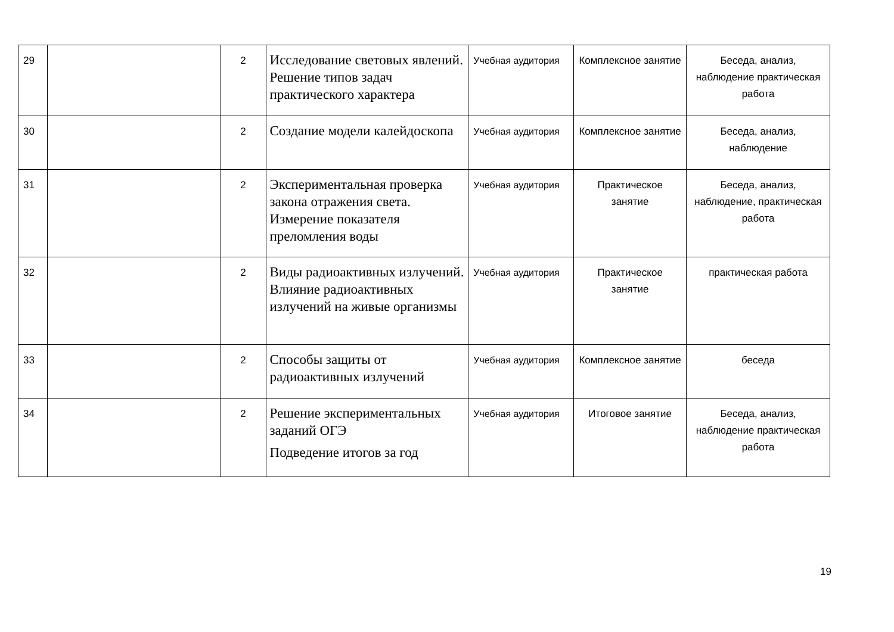| 29 | | 2 | Исследование световых явлений. Решение типов задач практического характера | Учебная аудитория | Комплексное занятие | Беседа, анализ, наблюдение практическая работа |
| 30 | | 2 | Создание модели калейдоскопа | Учебная аудитория | Комплексное занятие | Беседа, анализ, наблюдение |
| 31 | | 2 | Экспериментальная проверка закона отражения света. Измерение показателя преломления воды | Учебная аудитория | Практическое занятие | Беседа, анализ, наблюдение, практическая работа |
| 32 | | 2 | Виды радиоактивных излучений. Влияние радиоактивных излучений на живые организмы | Учебная аудитория | Практическое занятие | практическая работа |
| 33 | | 2 | Способы защиты от радиоактивных излучений | Учебная аудитория | Комплексное занятие | беседа |
| 34 | | 2 | Решение экспериментальных заданий ОГЭ Подведение итогов за год | Учебная аудитория | Итоговое занятие | Беседа, анализ, наблюдение практическая работа |
19